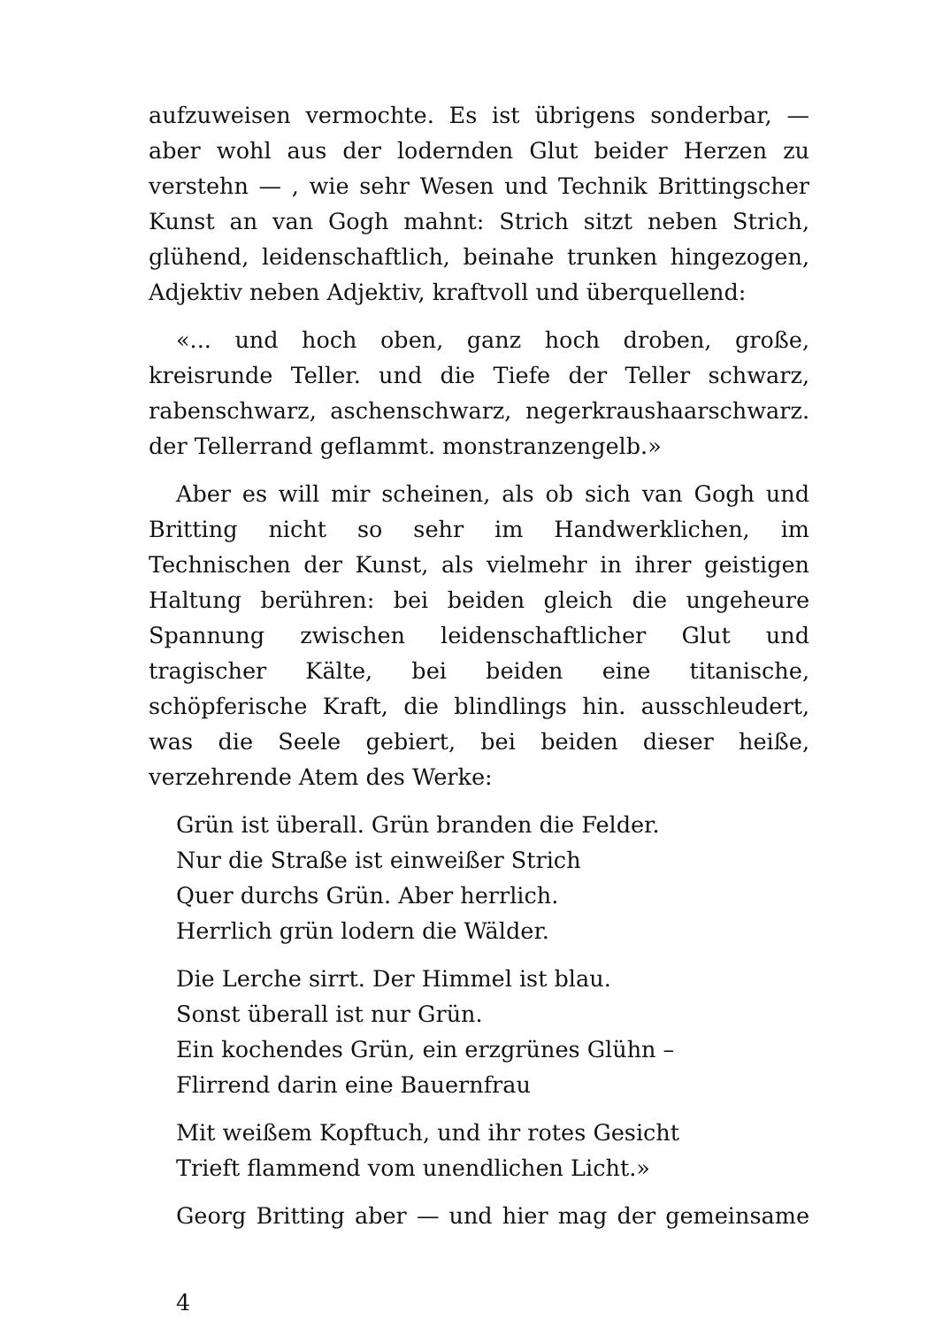aufzuweisen vermochte. Es ist übrigens sonderbar, — aber wohl aus der lodernden Glut beider Herzen zu verstehn — , wie sehr Wesen und Technik Brittingscher Kunst an van Gogh mahnt: Strich sitzt neben Strich, glühend, leidenschaftlich, beinahe trunken hingezogen, Adjektiv neben Adjektiv, kraftvoll und überquellend:
«... und hoch oben, ganz hoch droben, große, kreisrunde Teller. und die Tiefe der Teller schwarz, rabenschwarz, aschenschwarz, negerkraushaarschwarz. der Tellerrand geflammt. monstranzengelb.»
Aber es will mir scheinen, als ob sich van Gogh und Britting nicht so sehr im Handwerklichen, im Technischen der Kunst, als vielmehr in ihrer geistigen Haltung berühren: bei beiden gleich die ungeheure Spannung zwischen leidenschaftlicher Glut und tragischer Kälte, bei beiden eine titanische, schöpferische Kraft, die blindlings hin. ausschleudert, was die Seele gebiert, bei beiden dieser heiße, verzehrende Atem des Werke:
Grün ist überall. Grün branden die Felder.
Nur die Straße ist einweißer Strich
Quer durchs Grün. Aber herrlich.
Herrlich grün lodern die Wälder.
Die Lerche sirrt. Der Himmel ist blau.
Sonst überall ist nur Grün.
Ein kochendes Grün, ein erzgrünes Glühn –
Flirrend darin eine Bauernfrau
Mit weißem Kopftuch, und ihr rotes Gesicht
Trieft flammend vom unendlichen Licht.»
Georg Britting aber — und hier mag der gemeinsame
4